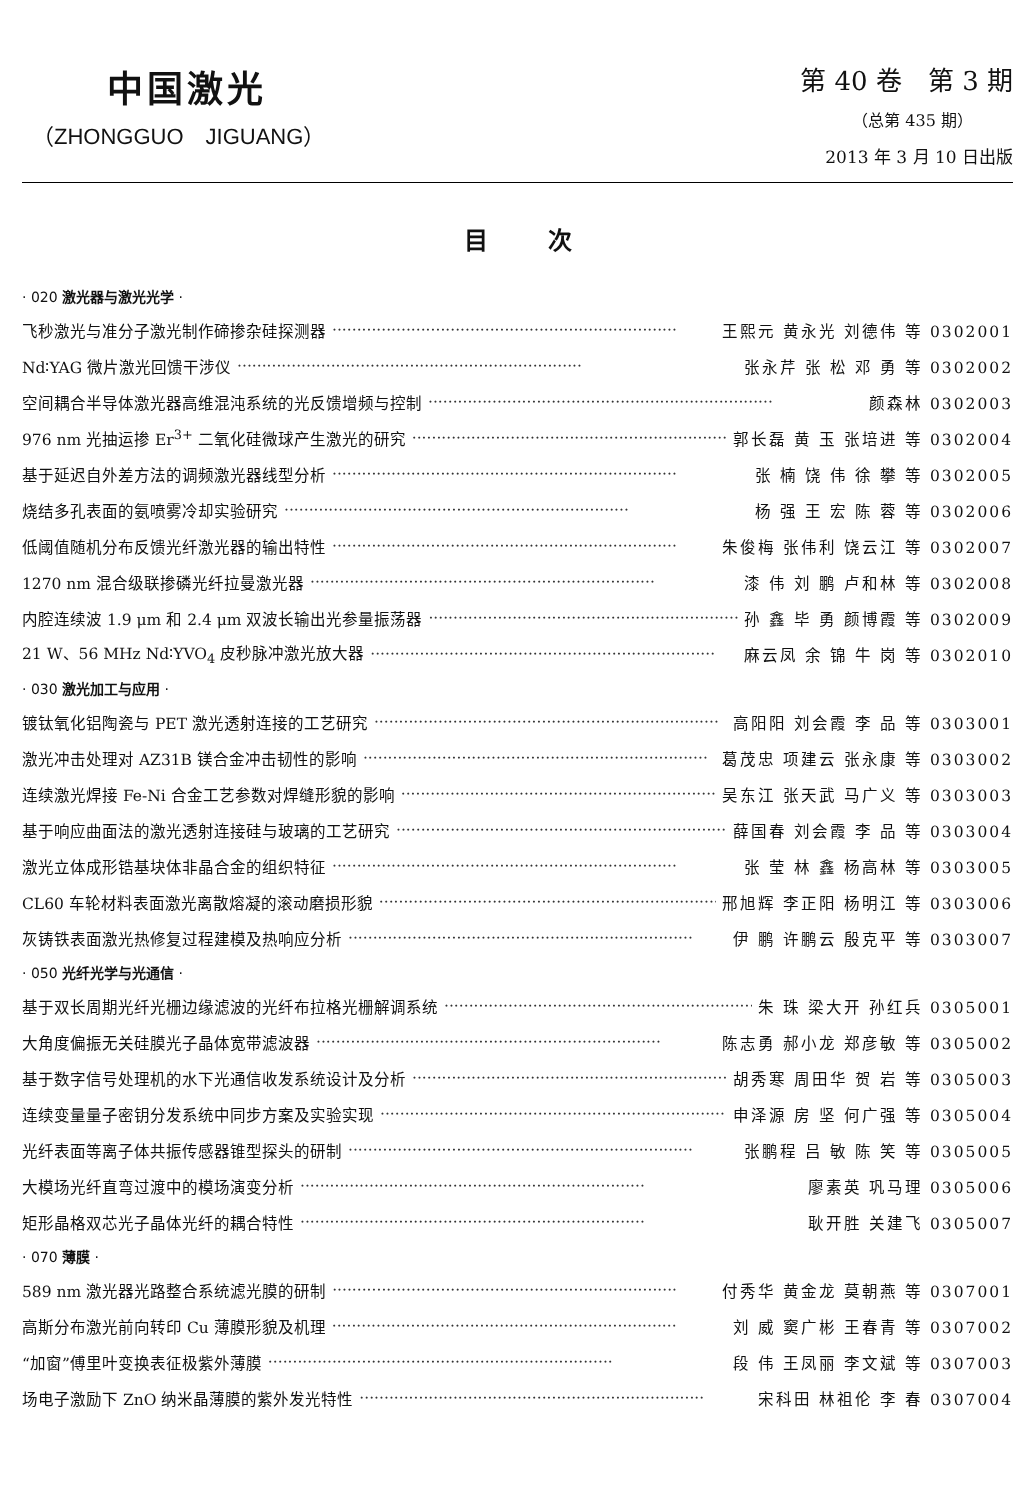中国激光
（ZHONGGUO　JIGUANG）
第 40 卷　第 3 期
（总第 435 期）
2013 年 3 月 10 日出版
目次
· 020 激光器与激光光学 ·
飞秒激光与准分子激光制作碲掺杂硅探测器 ······································································ 王熙元 黄永光 刘德伟 等 0302001
Nd∶YAG 微片激光回馈干涉仪 ······································································ 张永芹 张 松 邓 勇 等 0302002
空间耦合半导体激光器高维混沌系统的光反馈增频与控制 ······································································ 颜森林 0302003
976 nm 光抽运掺 Er<sup>3+</sup> 二氧化硅微球产生激光的研究 ······································································ 郭长磊 黄 玉 张培进 等 0302004
基于延迟自外差方法的调频激光器线型分析 ······································································ 张 楠 饶 伟 徐 攀 等 0302005
烧结多孔表面的氨喷雾冷却实验研究 ······································································ 杨 强 王 宏 陈 蓉 等 0302006
低阈值随机分布反馈光纤激光器的输出特性 ······································································ 朱俊梅 张伟利 饶云江 等 0302007
1270 nm 混合级联掺磷光纤拉曼激光器 ······································································ 漆 伟 刘 鹏 卢和林 等 0302008
内腔连续波 1.9 μm 和 2.4 μm 双波长输出光参量振荡器 ······································································ 孙 鑫 毕 勇 颜博霞 等 0302009
21 W、56 MHz Nd∶YVO<sub>4</sub> 皮秒脉冲激光放大器 ······································································ 麻云凤 余 锦 牛 岗 等 0302010
· 030 激光加工与应用 ·
镀钛氧化铝陶瓷与 PET 激光透射连接的工艺研究 ······································································ 高阳阳 刘会霞 李 品 等 0303001
激光冲击处理对 AZ31B 镁合金冲击韧性的影响 ······································································ 葛茂忠 项建云 张永康 等 0303002
连续激光焊接 Fe-Ni 合金工艺参数对焊缝形貌的影响 ······································································ 吴东江 张天武 马广义 等 0303003
基于响应曲面法的激光透射连接硅与玻璃的工艺研究 ······································································ 薛国春 刘会霞 李 品 等 0303004
激光立体成形锆基块体非晶合金的组织特征 ······································································ 张 莹 林 鑫 杨高林 等 0303005
CL60 车轮材料表面激光离散熔凝的滚动磨损形貌 ······································································ 邢旭辉 李正阳 杨明江 等 0303006
灰铸铁表面激光热修复过程建模及热响应分析 ······································································ 伊 鹏 许鹏云 殷克平 等 0303007
· 050 光纤光学与光通信 ·
基于双长周期光纤光栅边缘滤波的光纤布拉格光栅解调系统 ······································································ 朱 珠 梁大开 孙红兵 0305001
大角度偏振无关硅膜光子晶体宽带滤波器 ······································································ 陈志勇 郝小龙 郑彦敏 等 0305002
基于数字信号处理机的水下光通信收发系统设计及分析 ······································································ 胡秀寒 周田华 贺 岩 等 0305003
连续变量量子密钥分发系统中同步方案及实验实现 ······································································ 申泽源 房 坚 何广强 等 0305004
光纤表面等离子体共振传感器锥型探头的研制 ······································································ 张鹏程 吕 敏 陈 笑 等 0305005
大模场光纤直弯过渡中的模场演变分析 ······································································ 廖素英 巩马理 0305006
矩形晶格双芯光子晶体光纤的耦合特性 ······································································ 耿开胜 关建飞 0305007
· 070 薄膜 ·
589 nm 激光器光路整合系统滤光膜的研制 ······································································ 付秀华 黄金龙 莫朝燕 等 0307001
高斯分布激光前向转印 Cu 薄膜形貌及机理 ······································································ 刘 威 窦广彬 王春青 等 0307002
“加窗”傅里叶变换表征极紫外薄膜 ······································································ 段 伟 王凤丽 李文斌 等 0307003
场电子激励下 ZnO 纳米晶薄膜的紫外发光特性 ······································································ 宋科田 林祖伦 李 春 0307004